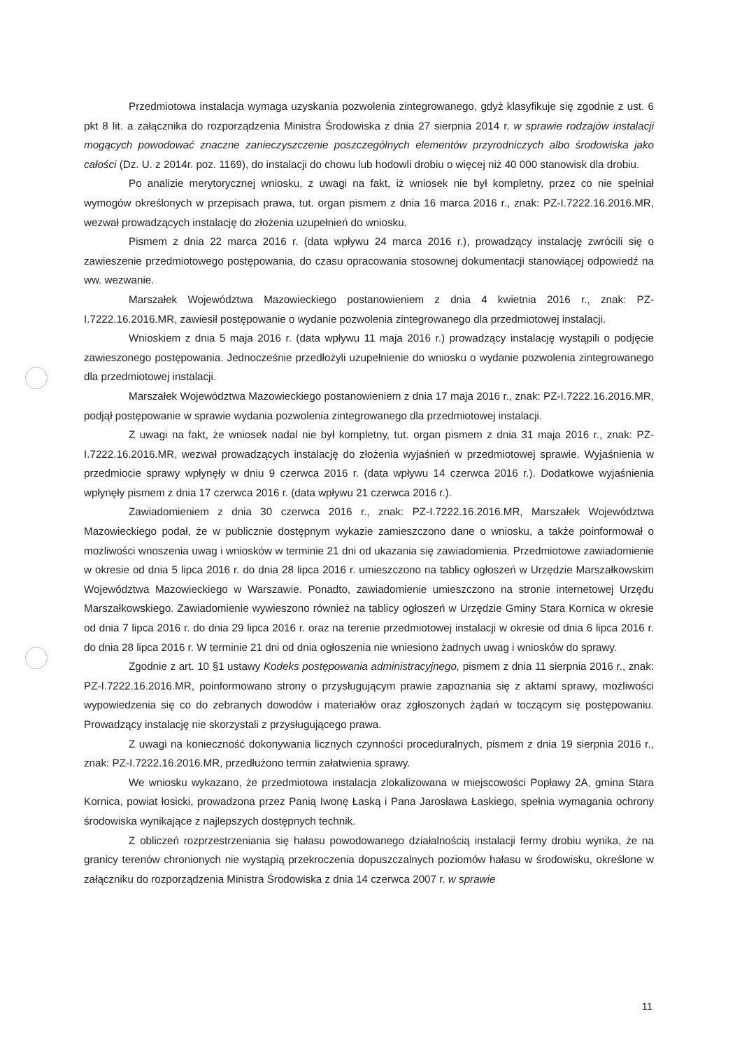Przedmiotowa instalacja wymaga uzyskania pozwolenia zintegrowanego, gdyż klasyfikuje się zgodnie z ust. 6 pkt 8 lit. a załącznika do rozporządzenia Ministra Środowiska z dnia 27 sierpnia 2014 r. w sprawie rodzajów instalacji mogących powodować znaczne zanieczyszczenie poszczególnych elementów przyrodniczych albo środowiska jako całości (Dz. U. z 2014r. poz. 1169), do instalacji do chowu lub hodowli drobiu o więcej niż 40 000 stanowisk dla drobiu.
Po analizie merytorycznej wniosku, z uwagi na fakt, iż wniosek nie był kompletny, przez co nie spełniał wymogów określonych w przepisach prawa, tut. organ pismem z dnia 16 marca 2016 r., znak: PZ-I.7222.16.2016.MR, wezwał prowadzących instalację do złożenia uzupełnień do wniosku.
Pismem z dnia 22 marca 2016 r. (data wpływu 24 marca 2016 r.), prowadzący instalację zwrócili się o zawieszenie przedmiotowego postępowania, do czasu opracowania stosownej dokumentacji stanowiącej odpowiedź na ww. wezwanie.
Marszałek Województwa Mazowieckiego postanowieniem z dnia 4 kwietnia 2016 r., znak: PZ-I.7222.16.2016.MR, zawiesił postępowanie o wydanie pozwolenia zintegrowanego dla przedmiotowej instalacji.
Wnioskiem z dnia 5 maja 2016 r. (data wpływu 11 maja 2016 r.) prowadzący instalację wystąpili o podjęcie zawieszonego postępowania. Jednocześnie przedłożyli uzupełnienie do wniosku o wydanie pozwolenia zintegrowanego dla przedmiotowej instalacji.
Marszałek Województwa Mazowieckiego postanowieniem z dnia 17 maja 2016 r., znak: PZ-I.7222.16.2016.MR, podjął postępowanie w sprawie wydania pozwolenia zintegrowanego dla przedmiotowej instalacji.
Z uwagi na fakt, że wniosek nadal nie był kompletny, tut. organ pismem z dnia 31 maja 2016 r., znak: PZ-I.7222.16.2016.MR, wezwał prowadzących instalację do złożenia wyjaśnień w przedmiotowej sprawie. Wyjaśnienia w przedmiocie sprawy wpłynęły w dniu 9 czerwca 2016 r. (data wpływu 14 czerwca 2016 r.). Dodatkowe wyjaśnienia wpłynęły pismem z dnia 17 czerwca 2016 r. (data wpływu 21 czerwca 2016 r.).
Zawiadomieniem z dnia 30 czerwca 2016 r., znak: PZ-I.7222.16.2016.MR, Marszałek Województwa Mazowieckiego podał, że w publicznie dostępnym wykazie zamieszczono dane o wniosku, a także poinformował o możliwości wnoszenia uwag i wniosków w terminie 21 dni od ukazania się zawiadomienia. Przedmiotowe zawiadomienie w okresie od dnia 5 lipca 2016 r. do dnia 28 lipca 2016 r. umieszczono na tablicy ogłoszeń w Urzędzie Marszałkowskim Województwa Mazowieckiego w Warszawie. Ponadto, zawiadomienie umieszczono na stronie internetowej Urzędu Marszałkowskiego. Zawiadomienie wywieszono również na tablicy ogłoszeń w Urzędzie Gminy Stara Kornica w okresie od dnia 7 lipca 2016 r. do dnia 29 lipca 2016 r. oraz na terenie przedmiotowej instalacji w okresie od dnia 6 lipca 2016 r. do dnia 28 lipca 2016 r. W terminie 21 dni od dnia ogłoszenia nie wniesiono żadnych uwag i wniosków do sprawy.
Zgodnie z art. 10 §1 ustawy Kodeks postępowania administracyjnego, pismem z dnia 11 sierpnia 2016 r., znak: PZ-I.7222.16.2016.MR, poinformowano strony o przysługującym prawie zapoznania się z aktami sprawy, możliwości wypowiedzenia się co do zebranych dowodów i materiałów oraz zgłoszonych żądań w toczącym się postępowaniu. Prowadzący instalację nie skorzystali z przysługującego prawa.
Z uwagi na konieczność dokonywania licznych czynności proceduralnych, pismem z dnia 19 sierpnia 2016 r., znak: PZ-I.7222.16.2016.MR, przedłużono termin załatwienia sprawy.
We wniosku wykazano, że przedmiotowa instalacja zlokalizowana w miejscowości Popławy 2A, gmina Stara Kornica, powiat łosicki, prowadzona przez Panią Iwonę Łaską i Pana Jarosława Łaskiego, spełnia wymagania ochrony środowiska wynikające z najlepszych dostępnych technik.
Z obliczeń rozprzestrzeniania się hałasu powodowanego działalnością instalacji fermy drobiu wynika, że na granicy terenów chronionych nie wystąpią przekroczenia dopuszczalnych poziomów hałasu w środowisku, określone w załączniku do rozporządzenia Ministra Środowiska z dnia 14 czerwca 2007 r. w sprawie
11